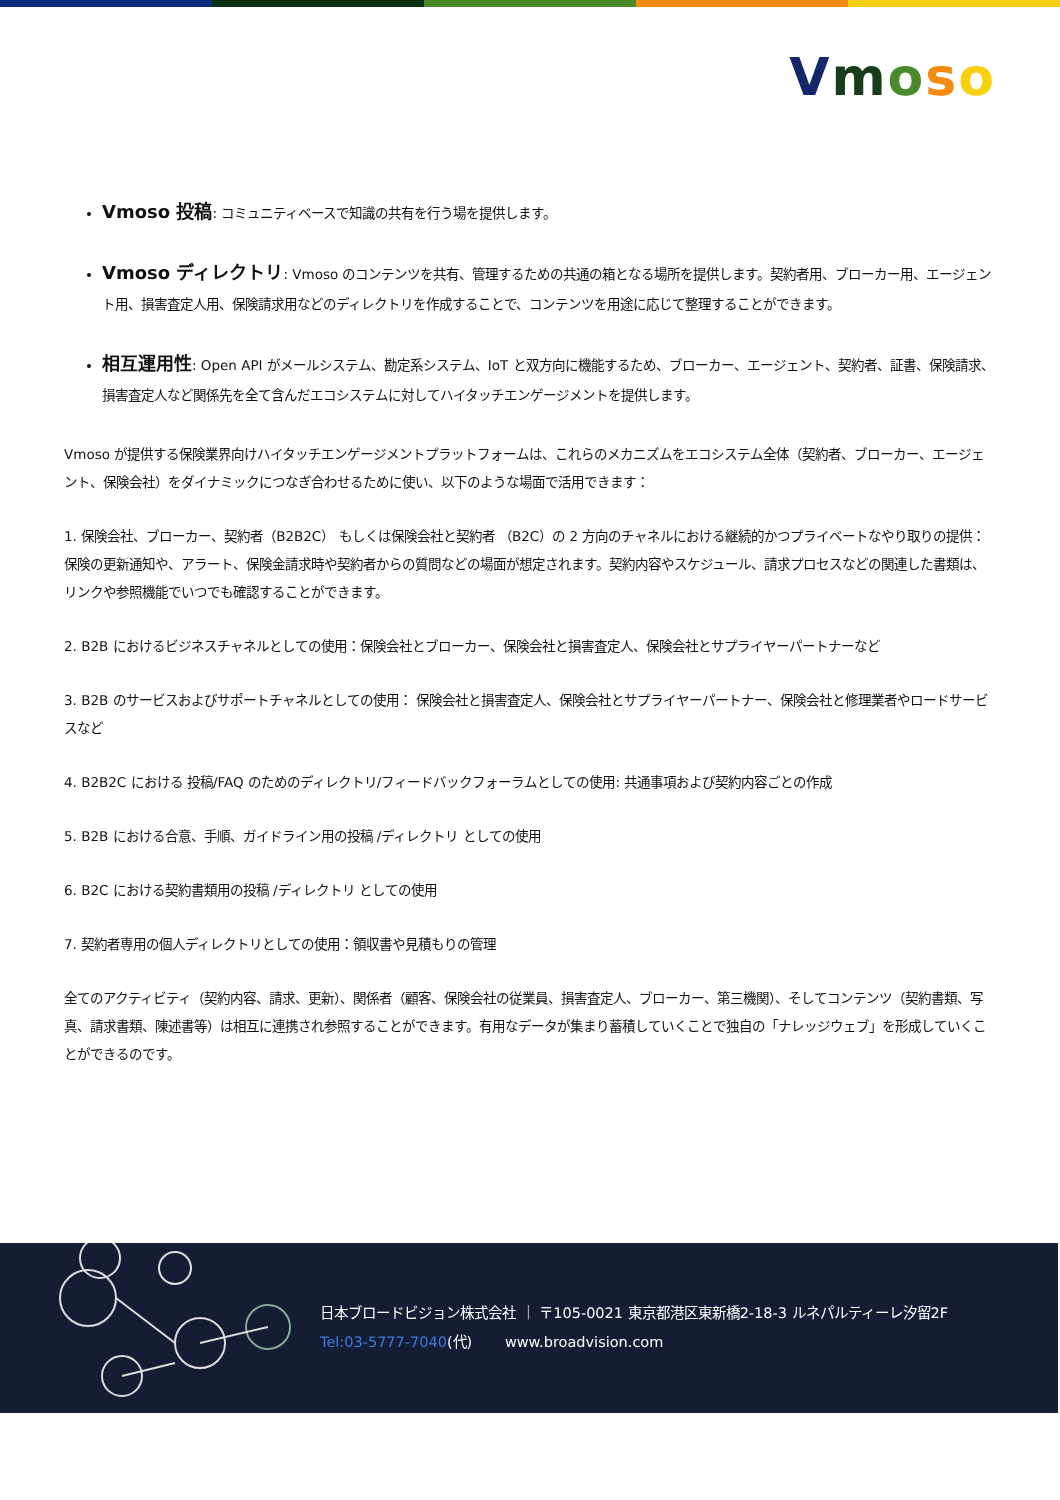Vmoso
Vmoso 投稿: コミュニティベースで知識の共有を行う場を提供します。
Vmoso ディレクトリ: Vmoso のコンテンツを共有、管理するための共通の箱となる場所を提供します。契約者用、ブローカー用、エージェント用、損害査定人用、保険請求用などのディレクトリを作成することで、コンテンツを用途に応じて整理することができます。
相互運用性: Open API がメールシステム、勘定系システム、IoT と双方向に機能するため、ブローカー、エージェント、契約者、証書、保険請求、損害査定人など関係先を全て含んだエコシステムに対してハイタッチエンゲージメントを提供します。
Vmoso が提供する保険業界向けハイタッチエンゲージメントプラットフォームは、これらのメカニズムをエコシステム全体（契約者、ブローカー、エージェント、保険会社）をダイナミックにつなぎ合わせるために使い、以下のような場面で活用できます：
1. 保険会社、ブローカー、契約者（B2B2C） もしくは保険会社と契約者 （B2C）の 2 方向のチャネルにおける継続的かつプライベートなやり取りの提供：保険の更新通知や、アラート、保険金請求時や契約者からの質問などの場面が想定されます。契約内容やスケジュール、請求プロセスなどの関連した書類は、リンクや参照機能でいつでも確認することができます。
2. B2B におけるビジネスチャネルとしての使用：保険会社とブローカー、保険会社と損害査定人、保険会社とサプライヤーパートナーなど
3. B2B のサービスおよびサポートチャネルとしての使用： 保険会社と損害査定人、保険会社とサプライヤーパートナー、保険会社と修理業者やロードサービスなど
4. B2B2C における 投稿/FAQ のためのディレクトリ/フィードバックフォーラムとしての使用: 共通事項および契約内容ごとの作成
5. B2B における合意、手順、ガイドライン用の投稿 /ディレクトリ としての使用
6. B2C における契約書類用の投稿 /ディレクトリ としての使用
7. 契約者専用の個人ディレクトリとしての使用：領収書や見積もりの管理
全てのアクティビティ（契約内容、請求、更新）、関係者（顧客、保険会社の従業員、損害査定人、ブローカー、第三機関）、そしてコンテンツ（契約書類、写真、請求書類、陳述書等）は相互に連携され参照することができます。有用なデータが集まり蓄積していくことで独自の「ナレッジウェブ」を形成していくことができるのです。
日本ブロードビジョン株式会社 ｜ 〒105-0021 東京都港区東新橋2-18-3 ルネパルティーレ汐留2F
Tel:03-5777-7040(代)　　 www.broadvision.com